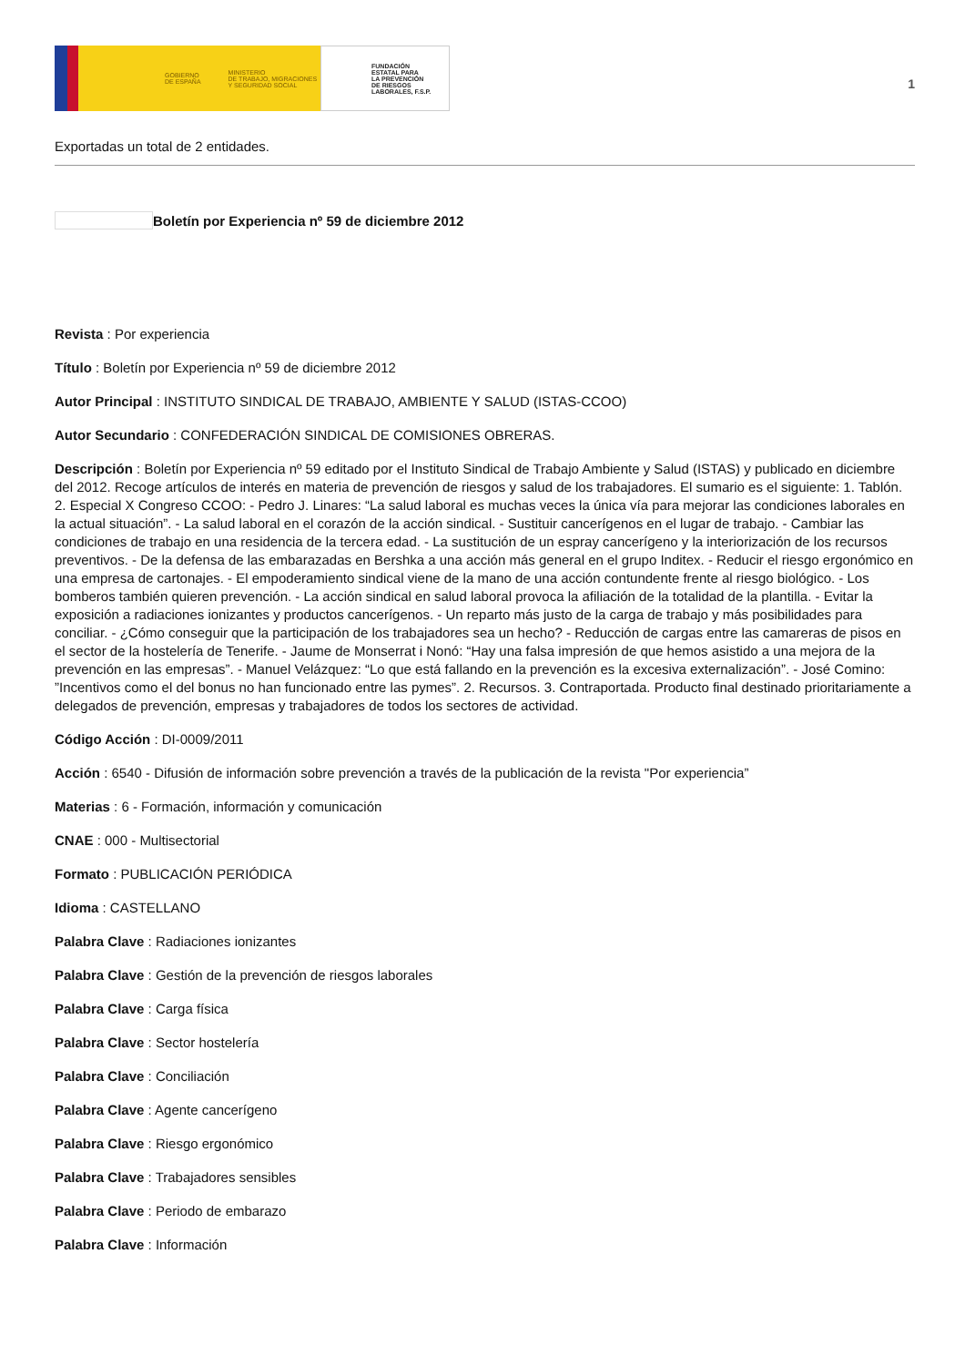GOBIERNO
DE ESPAÑA MINISTERIO
DE TRABAJO, MIGRACIONES
Y SEGURIDAD SOCIAL
FUNDACIÓN
ESTATAL PARA
LA PREVENCIÓN
DE RIESGOS
LABORALES, F.S.P.
1
Exportadas un total de 2 entidades.
Boletín por Experiencia nº 59 de diciembre 2012
Revista : Por experiencia
Título : Boletín por Experiencia nº 59 de diciembre 2012
Autor Principal : INSTITUTO SINDICAL DE TRABAJO, AMBIENTE Y SALUD (ISTAS-CCOO)
Autor Secundario : CONFEDERACIÓN SINDICAL DE COMISIONES OBRERAS.
Descripción : Boletín por Experiencia nº 59 editado por el Instituto Sindical de Trabajo Ambiente y Salud (ISTAS) y publicado en diciembre del 2012. Recoge artículos de interés en materia de prevención de riesgos y salud de los trabajadores. El sumario es el siguiente: 1. Tablón. 2. Especial X Congreso CCOO: - Pedro J. Linares: “La salud laboral es muchas veces la única vía para mejorar las condiciones laborales en la actual situación”. - La salud laboral en el corazón de la acción sindical. - Sustituir cancerígenos en el lugar de trabajo. - Cambiar las condiciones de trabajo en una residencia de la tercera edad. - La sustitución de un espray cancerígeno y la interiorización de los recursos preventivos. - De la defensa de las embarazadas en Bershka a una acción más general en el grupo Inditex. - Reducir el riesgo ergonómico en una empresa de cartonajes. - El empoderamiento sindical viene de la mano de una acción contundente frente al riesgo biológico. - Los bomberos también quieren prevención. - La acción sindical en salud laboral provoca la afiliación de la totalidad de la plantilla. - Evitar la exposición a radiaciones ionizantes y productos cancerígenos. - Un reparto más justo de la carga de trabajo y más posibilidades para conciliar. - ¿Cómo conseguir que la participación de los trabajadores sea un hecho? - Reducción de cargas entre las camareras de pisos en el sector de la hostelería de Tenerife. - Jaume de Monserrat i Nonó: “Hay una falsa impresión de que hemos asistido a una mejora de la prevención en las empresas”. - Manuel Velázquez: “Lo que está fallando en la prevención es la excesiva externalización”. - José Comino: ”Incentivos como el del bonus no han funcionado entre las pymes”. 2. Recursos. 3. Contraportada. Producto final destinado prioritariamente a delegados de prevención, empresas y trabajadores de todos los sectores de actividad.
Código Acción : DI-0009/2011
Acción : 6540 - Difusión de información sobre prevención a través de la publicación de la revista "Por experiencia”
Materias : 6 - Formación, información y comunicación
CNAE : 000 - Multisectorial
Formato : PUBLICACIÓN PERIÓDICA
Idioma : CASTELLANO
Palabra Clave : Radiaciones ionizantes
Palabra Clave : Gestión de la prevención de riesgos laborales
Palabra Clave : Carga física
Palabra Clave : Sector hostelería
Palabra Clave : Conciliación
Palabra Clave : Agente cancerígeno
Palabra Clave : Riesgo ergonómico
Palabra Clave : Trabajadores sensibles
Palabra Clave : Periodo de embarazo
Palabra Clave : Información